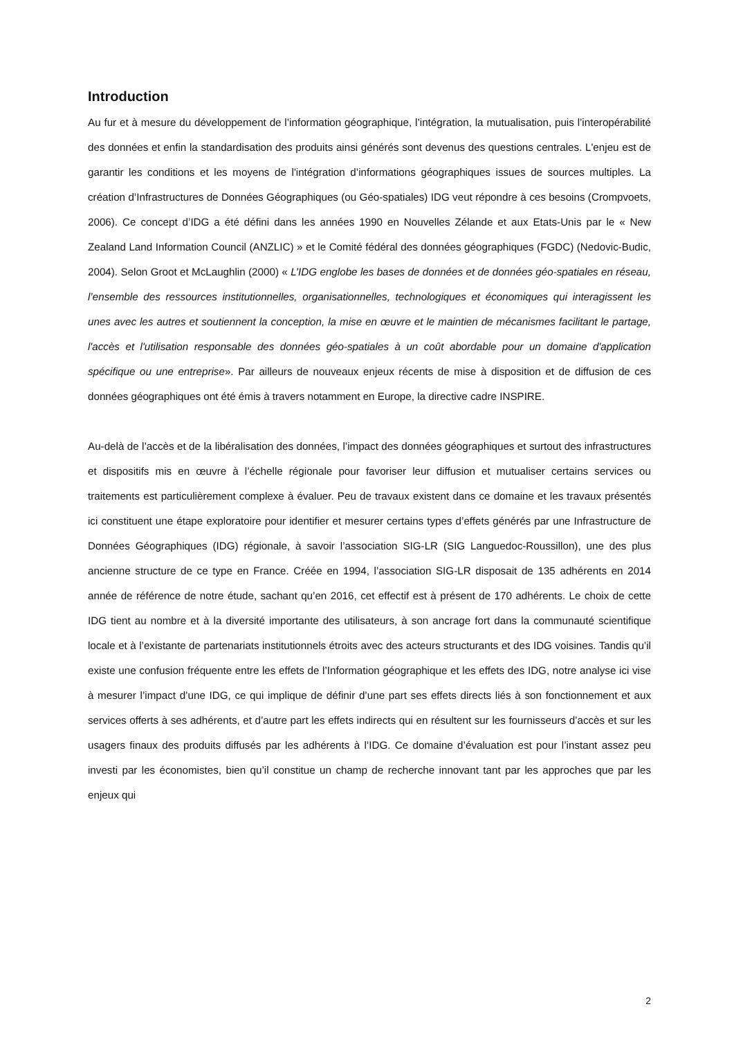Introduction
Au fur et à mesure du développement de l’information géographique, l’intégration, la mutualisation, puis l’interopérabilité des données et enfin la standardisation des produits ainsi générés sont devenus des questions centrales. L'enjeu est de garantir les conditions et les moyens de l'intégration d’informations géographiques issues de sources multiples. La création d’Infrastructures de Données Géographiques (ou Géo-spatiales) IDG veut répondre à ces besoins (Crompvoets, 2006). Ce concept d’IDG a été défini dans les années 1990 en Nouvelles Zélande et aux Etats-Unis par le « New Zealand Land Information Council (ANZLIC) » et le Comité fédéral des données géographiques (FGDC) (Nedovic-Budic, 2004). Selon Groot et McLaughlin (2000) « L’IDG englobe les bases de données et de données géo-spatiales en réseau, l’ensemble des ressources institutionnelles, organisationnelles, technologiques et économiques qui interagissent les unes avec les autres et soutiennent la conception, la mise en œuvre et le maintien de mécanismes facilitant le partage, l'accès et l'utilisation responsable des données géo-spatiales à un coût abordable pour un domaine d'application spécifique ou une entreprise». Par ailleurs de nouveaux enjeux récents de mise à disposition et de diffusion de ces données géographiques ont été émis à travers notamment en Europe, la directive cadre INSPIRE.
Au-delà de l’accès et de la libéralisation des données, l’impact des données géographiques et surtout des infrastructures et dispositifs mis en œuvre à l’échelle régionale pour favoriser leur diffusion et mutualiser certains services ou traitements est particulièrement complexe à évaluer. Peu de travaux existent dans ce domaine et les travaux présentés ici constituent une étape exploratoire pour identifier et mesurer certains types d’effets générés par une Infrastructure de Données Géographiques (IDG) régionale, à savoir l’association SIG-LR (SIG Languedoc-Roussillon), une des plus ancienne structure de ce type en France. Créée en 1994, l’association SIG-LR disposait de 135 adhérents en 2014 année de référence de notre étude, sachant qu’en 2016, cet effectif est à présent de 170 adhérents. Le choix de cette IDG tient au nombre et à la diversité importante des utilisateurs, à son ancrage fort dans la communauté scientifique locale et à l’existante de partenariats institutionnels étroits avec des acteurs structurants et des IDG voisines. Tandis qu’il existe une confusion fréquente entre les effets de l’Information géographique et les effets des IDG, notre analyse ici vise à mesurer l’impact d’une IDG, ce qui implique de définir d’une part ses effets directs liés à son fonctionnement et aux services offerts à ses adhérents, et d’autre part les effets indirects qui en résultent sur les fournisseurs d’accès et sur les usagers finaux des produits diffusés par les adhérents à l’IDG. Ce domaine d’évaluation est pour l’instant assez peu investi par les économistes, bien qu’il constitue un champ de recherche innovant tant par les approches que par les enjeux qui
2